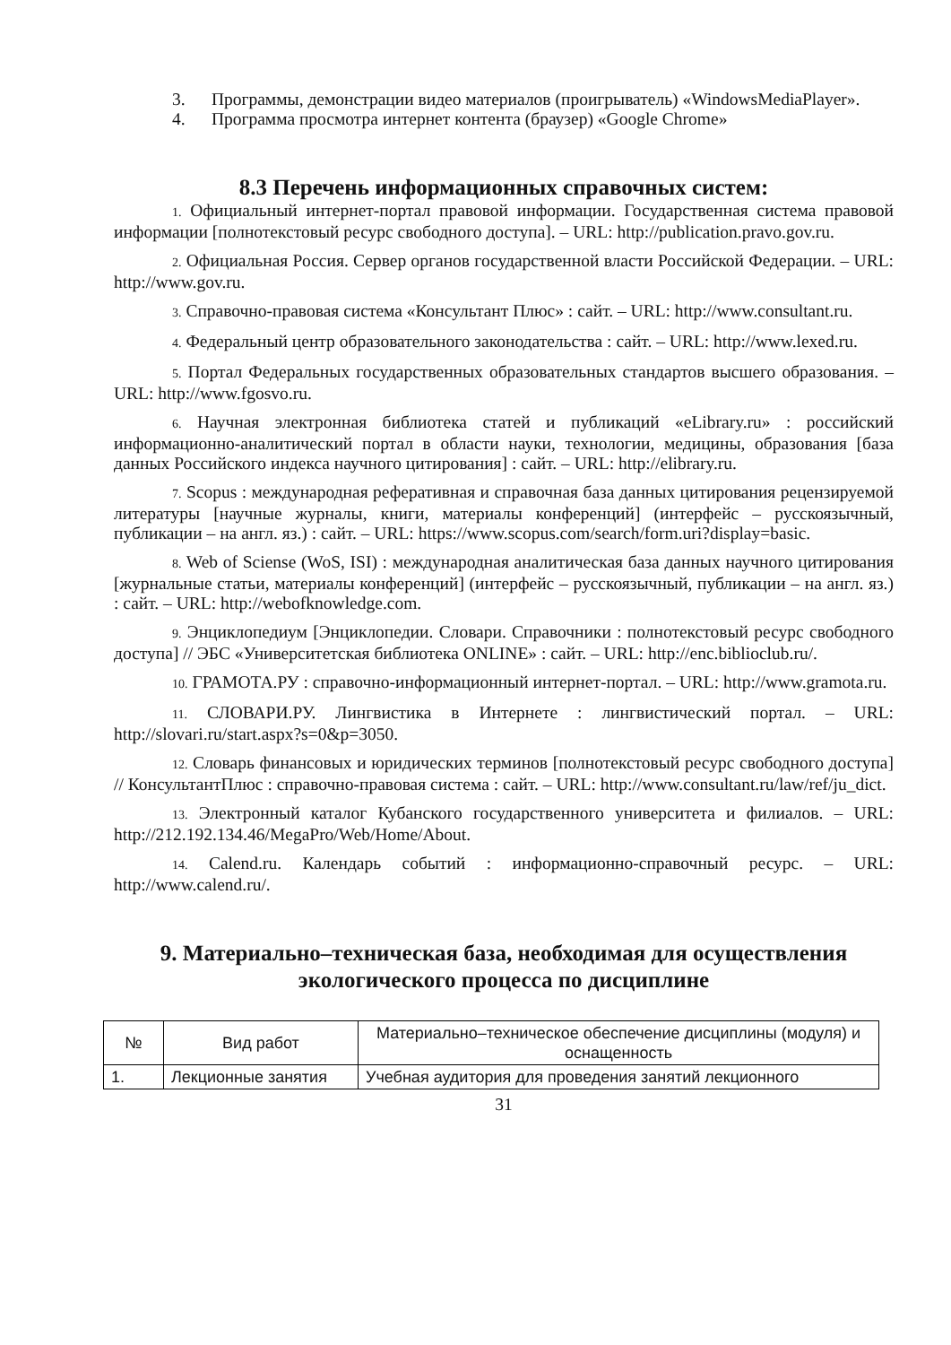3. Программы, демонстрации видео материалов (проигрыватель) «WindowsMediaPlayer».
4. Программа просмотра интернет контента (браузер) «Google Chrome»
8.3 Перечень информационных справочных систем:
1. Официальный интернет-портал правовой информации. Государственная система правовой информации [полнотекстовый ресурс свободного доступа]. – URL: http://publication.pravo.gov.ru.
2. Официальная Россия. Сервер органов государственной власти Российской Федерации. – URL: http://www.gov.ru.
3. Справочно-правовая система «Консультант Плюс» : сайт. – URL: http://www.consultant.ru.
4. Федеральный центр образовательного законодательства : сайт. – URL: http://www.lexed.ru.
5. Портал Федеральных государственных образовательных стандартов высшего образования. – URL: http://www.fgosvo.ru.
6. Научная электронная библиотека статей и публикаций «eLibrary.ru» : российский информационно-аналитический портал в области науки, технологии, медицины, образования [база данных Российского индекса научного цитирования] : сайт. – URL: http://elibrary.ru.
7. Scopus : международная реферативная и справочная база данных цитирования рецензируемой литературы [научные журналы, книги, материалы конференций] (интерфейс – русскоязычный, публикации – на англ. яз.) : сайт. – URL: https://www.scopus.com/search/form.uri?display=basic.
8. Web of Sciense (WoS, ISI) : международная аналитическая база данных научного цитирования [журнальные статьи, материалы конференций] (интерфейс – русскоязычный, публикации – на англ. яз.) : сайт. – URL: http://webofknowledge.com.
9. Энциклопедиум [Энциклопедии. Словари. Справочники : полнотекстовый ресурс свободного доступа] // ЭБС «Университетская библиотека ONLINE» : сайт. – URL: http://enc.biblioclub.ru/.
10. ГРАМОТА.РУ : справочно-информационный интернет-портал. – URL: http://www.gramota.ru.
11. СЛОВАРИ.РУ. Лингвистика в Интернете : лингвистический портал. – URL: http://slovari.ru/start.aspx?s=0&p=3050.
12. Словарь финансовых и юридических терминов [полнотекстовый ресурс свободного доступа] // КонсультантПлюс : справочно-правовая система : сайт. – URL: http://www.consultant.ru/law/ref/ju_dict.
13. Электронный каталог Кубанского государственного университета и филиалов. – URL: http://212.192.134.46/MegaPro/Web/Home/About.
14. Calend.ru. Календарь событий : информационно-справочный ресурс. – URL: http://www.calend.ru/.
9. Материально–техническая база, необходимая для осуществления экологического процесса по дисциплине
| № | Вид работ | Материально–техническое обеспечение дисциплины (модуля) и оснащенность |
| --- | --- | --- |
| 1. | Лекционные занятия | Учебная аудитория для проведения занятий лекционного |
31